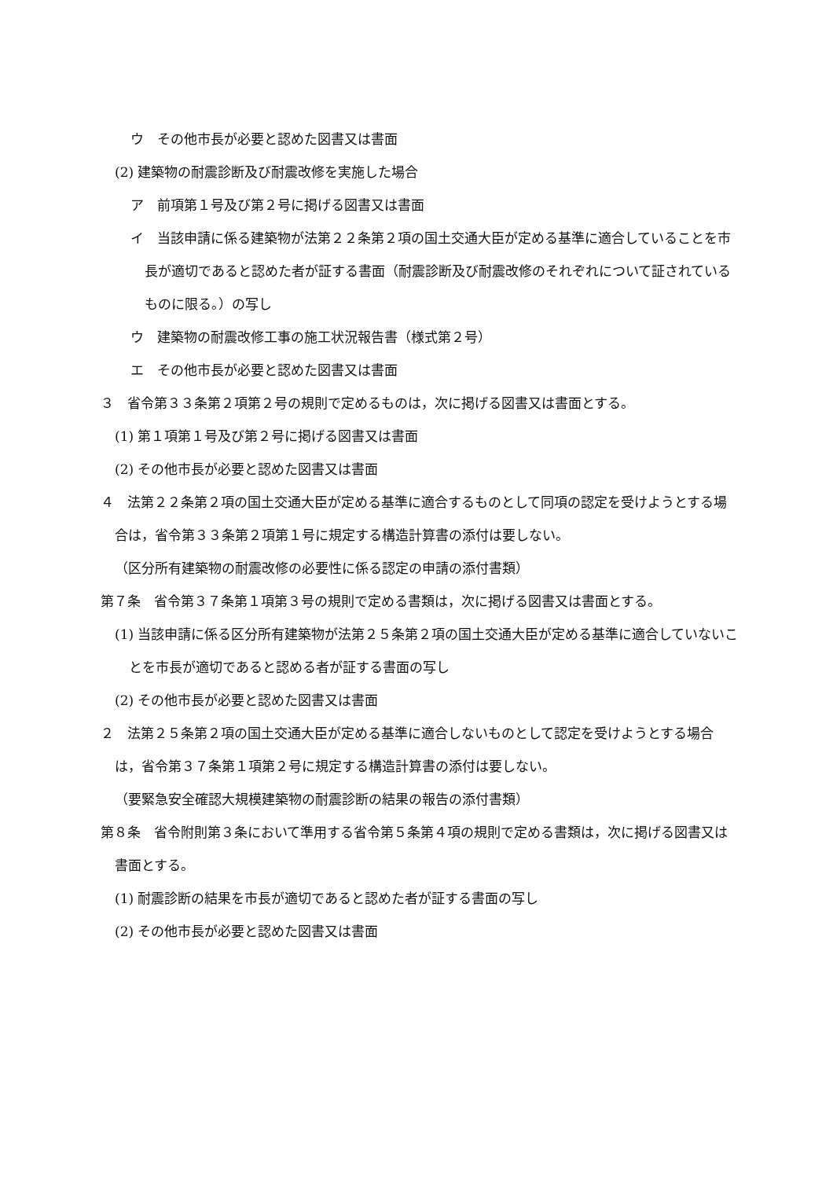ウ　その他市長が必要と認めた図書又は書面
(2) 建築物の耐震診断及び耐震改修を実施した場合
ア　前項第１号及び第２号に掲げる図書又は書面
イ　当該申請に係る建築物が法第２２条第２項の国土交通大臣が定める基準に適合していることを市長が適切であると認めた者が証する書面（耐震診断及び耐震改修のそれぞれについて証されているものに限る。）の写し
ウ　建築物の耐震改修工事の施工状況報告書（様式第２号）
エ　その他市長が必要と認めた図書又は書面
３　省令第３３条第２項第２号の規則で定めるものは，次に掲げる図書又は書面とする。
(1) 第１項第１号及び第２号に掲げる図書又は書面
(2) その他市長が必要と認めた図書又は書面
４　法第２２条第２項の国土交通大臣が定める基準に適合するものとして同項の認定を受けようとする場合は，省令第３３条第２項第１号に規定する構造計算書の添付は要しない。
（区分所有建築物の耐震改修の必要性に係る認定の申請の添付書類）
第７条　省令第３７条第１項第３号の規則で定める書類は，次に掲げる図書又は書面とする。
(1) 当該申請に係る区分所有建築物が法第２５条第２項の国土交通大臣が定める基準に適合していないことを市長が適切であると認める者が証する書面の写し
(2) その他市長が必要と認めた図書又は書面
２　法第２５条第２項の国土交通大臣が定める基準に適合しないものとして認定を受けようとする場合は，省令第３７条第１項第２号に規定する構造計算書の添付は要しない。
（要緊急安全確認大規模建築物の耐震診断の結果の報告の添付書類）
第８条　省令附則第３条において準用する省令第５条第４項の規則で定める書類は，次に掲げる図書又は書面とする。
(1) 耐震診断の結果を市長が適切であると認めた者が証する書面の写し
(2) その他市長が必要と認めた図書又は書面